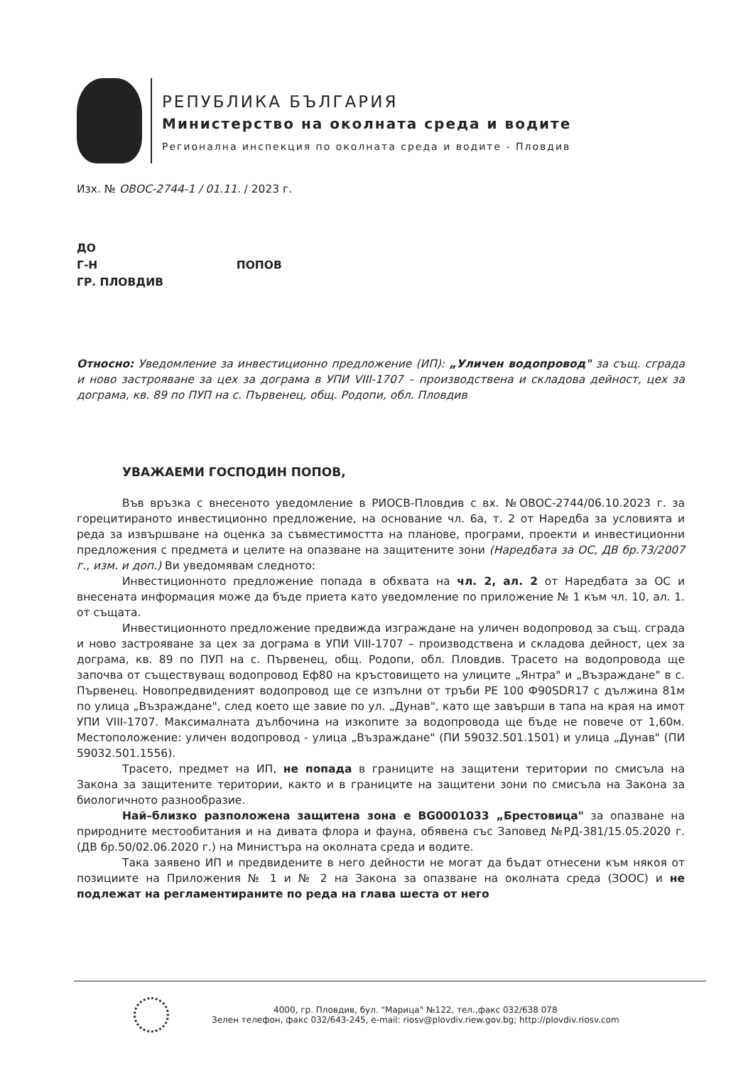РЕПУБЛИКА БЪЛГАРИЯ
Министерство на околната среда и водите
Регионална инспекция по околната среда и водите - Пловдив
Изх. № ОВОС-2744-1 / 01.11. / 2023 г.
ДО
Г-Н ПОПОВ
ГР. ПЛОВДИВ
Относно: Уведомление за инвестиционно предложение (ИП): „Уличен водопровод" за същ. сграда и ново застрояване за цех за дограма в УПИ VIII-1707 – производствена и складова дейност, цех за дограма, кв. 89 по ПУП на с. Първенец, общ. Родопи, обл. Пловдив
УВАЖАЕМИ ГОСПОДИН ПОПОВ,
Във връзка с внесеното уведомление в РИОСВ-Пловдив с вх. №ОВОС-2744/06.10.2023 г. за горецитираното инвестиционно предложение, на основание чл. 6а, т. 2 от Наредба за условията и реда за извършване на оценка за съвместимостта на планове, програми, проекти и инвестиционни предложения с предмета и целите на опазване на защитените зони (Наредбата за ОС, ДВ бр.73/2007 г., изм. и доп.) Ви уведомявам следното:
Инвестиционното предложение попада в обхвата на чл. 2, ал. 2 от Наредбата за ОС и внесената информация може да бъде приета като уведомление по приложение № 1 към чл. 10, ал. 1. от същата.
Инвестиционното предложение предвижда изграждане на уличен водопровод за същ. сграда и ново застрояване за цех за дограма в УПИ VIII-1707 – производствена и складова дейност, цех за дограма, кв. 89 по ПУП на с. Първенец, общ. Родопи, обл. Пловдив. Трасето на водопровода ще започва от съществуващ водопровод Еф80 на кръстовището на улиците „Янтра" и „Възраждане" в с. Първенец. Новопредвиденият водопровод ще се изпълни от тръби РЕ 100 Ф90SDR17 с дължина 81м по улица „Възраждане", след което ще завие по ул. „Дунав", като ще завърши в тапа на края на имот УПИ VIII-1707. Максималната дълбочина на изкопите за водопровода ще бъде не повече от 1,60м. Местоположение: уличен водопровод - улица „Възраждане" (ПИ 59032.501.1501) и улица „Дунав" (ПИ 59032.501.1556).
Трасето, предмет на ИП, не попада в границите на защитени територии по смисъла на Закона за защитените територии, както и в границите на защитени зони по смисъла на Закона за биологичното разнообразие.
Най–близко разположена защитена зона е BG0001033 „Брестовица" за опазване на природните местообитания и на дивата флора и фауна, обявена със Заповед №РД-381/15.05.2020 г. (ДВ бр.50/02.06.2020 г.) на Министъра на околната среда и водите.
Така заявено ИП и предвидените в него дейности не могат да бъдат отнесени към някоя от позициите на Приложения № 1 и № 2 на Закона за опазване на околната среда (ЗООС) и не подлежат на регламентираните по реда на глава шеста от него
4000, гр. Пловдив, бул. "Марица" №122, тел.,факс 032/638 078
Зелен телефон, факс 032/643-245, e-mail: riosv@plovdiv.riew.gov.bg; http://plovdiv.riosv.com